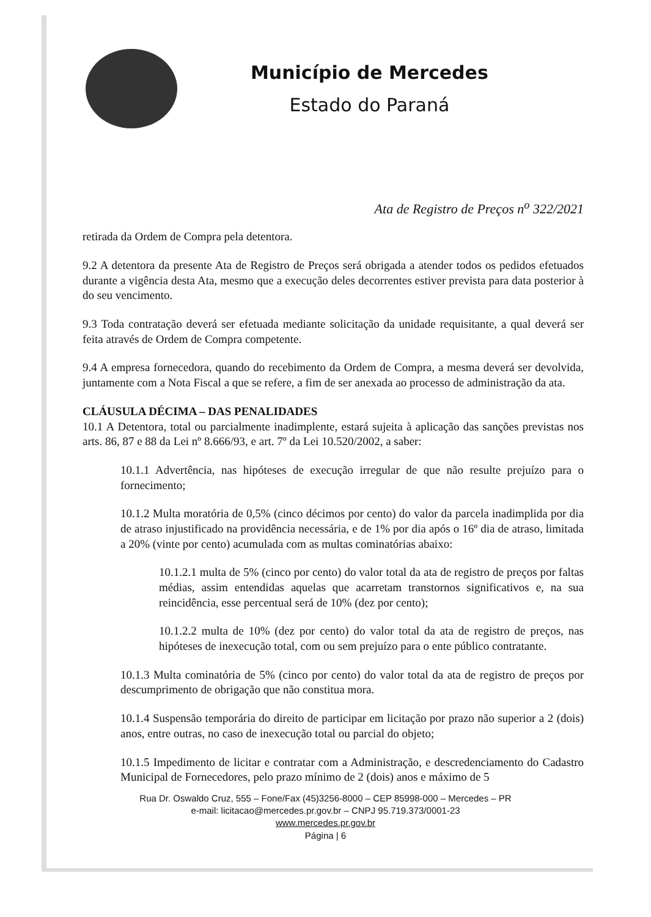Município de Mercedes
Estado do Paraná
Ata de Registro de Preços n<sup>o</sup> 322/2021
retirada da Ordem de Compra pela detentora.
9.2 A detentora da presente Ata de Registro de Preços será obrigada a atender todos os pedidos efetuados durante a vigência desta Ata, mesmo que a execução deles decorrentes estiver prevista para data posterior à do seu vencimento.
9.3 Toda contratação deverá ser efetuada mediante solicitação da unidade requisitante, a qual deverá ser feita através de Ordem de Compra competente.
9.4 A empresa fornecedora, quando do recebimento da Ordem de Compra, a mesma deverá ser devolvida, juntamente com a Nota Fiscal a que se refere, a fim de ser anexada ao processo de administração da ata.
CLÁUSULA DÉCIMA – DAS PENALIDADES
10.1 A Detentora, total ou parcialmente inadimplente, estará sujeita à aplicação das sanções previstas nos arts. 86, 87 e 88 da Lei nº 8.666/93, e art. 7º da Lei 10.520/2002, a saber:
10.1.1 Advertência, nas hipóteses de execução irregular de que não resulte prejuízo para o fornecimento;
10.1.2 Multa moratória de 0,5% (cinco décimos por cento) do valor da parcela inadimplida por dia de atraso injustificado na providência necessária, e de 1% por dia após o 16º dia de atraso, limitada a 20% (vinte por cento) acumulada com as multas cominatórias abaixo:
10.1.2.1 multa de 5% (cinco por cento) do valor total da ata de registro de preços por faltas médias, assim entendidas aquelas que acarretam transtornos significativos e, na sua reincidência, esse percentual será de 10% (dez por cento);
10.1.2.2 multa de 10% (dez por cento) do valor total da ata de registro de preços, nas hipóteses de inexecução total, com ou sem prejuízo para o ente público contratante.
10.1.3 Multa cominatória de 5% (cinco por cento) do valor total da ata de registro de preços por descumprimento de obrigação que não constitua mora.
10.1.4 Suspensão temporária do direito de participar em licitação por prazo não superior a 2 (dois) anos, entre outras, no caso de inexecução total ou parcial do objeto;
10.1.5 Impedimento de licitar e contratar com a Administração, e descredenciamento do Cadastro Municipal de Fornecedores, pelo prazo mínimo de 2 (dois) anos e máximo de 5
Rua Dr. Oswaldo Cruz, 555 – Fone/Fax (45)3256-8000 – CEP 85998-000 – Mercedes – PR
e-mail: licitacao@mercedes.pr.gov.br – CNPJ 95.719.373/0001-23
www.mercedes.pr.gov.br
Página | 6